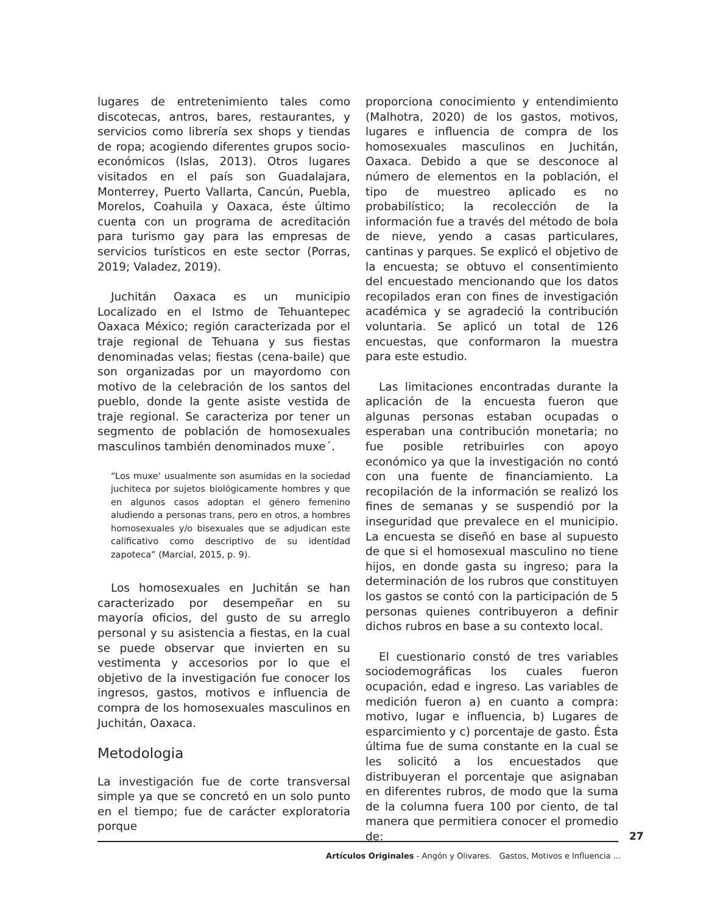lugares de entretenimiento tales como discotecas, antros, bares, restaurantes, y servicios como librería sex shops y tiendas de ropa; acogiendo diferentes grupos socio-económicos (Islas, 2013). Otros lugares visitados en el país son Guadalajara, Monterrey, Puerto Vallarta, Cancún, Puebla, Morelos, Coahuila y Oaxaca, éste último cuenta con un programa de acreditación para turismo gay para las empresas de servicios turísticos en este sector (Porras, 2019; Valadez, 2019).
Juchitán Oaxaca es un municipio Localizado en el Istmo de Tehuantepec Oaxaca México; región caracterizada por el traje regional de Tehuana y sus fiestas denominadas velas; fiestas (cena-baile) que son organizadas por un mayordomo con motivo de la celebración de los santos del pueblo, donde la gente asiste vestida de traje regional. Se caracteriza por tener un segmento de población de homosexuales masculinos también denominados muxe´.
“Los muxe’ usualmente son asumidas en la sociedad juchiteca por sujetos biológicamente hombres y que en algunos casos adoptan el género femenino aludiendo a personas trans, pero en otros, a hombres homosexuales y/o bisexuales que se adjudican este calificativo como descriptivo de su identidad zapoteca” (Marcial, 2015, p. 9).
Los homosexuales en Juchitán se han caracterizado por desempeñar en su mayoría oficios, del gusto de su arreglo personal y su asistencia a fiestas, en la cual se puede observar que invierten en su vestimenta y accesorios por lo que el objetivo de la investigación fue conocer los ingresos, gastos, motivos e influencia de compra de los homosexuales masculinos en Juchitán, Oaxaca.
Metodologia
La investigación fue de corte transversal simple ya que se concretó en un solo punto en el tiempo; fue de carácter exploratoria porque
proporciona conocimiento y entendimiento (Malhotra, 2020) de los gastos, motivos, lugares e influencia de compra de los homosexuales masculinos en Juchitán, Oaxaca. Debido a que se desconoce al número de elementos en la población, el tipo de muestreo aplicado es no probabilístico; la recolección de la información fue a través del método de bola de nieve, yendo a casas particulares, cantinas y parques. Se explicó el objetivo de la encuesta; se obtuvo el consentimiento del encuestado mencionando que los datos recopilados eran con fines de investigación académica y se agradeció la contribución voluntaria. Se aplicó un total de 126 encuestas, que conformaron la muestra para este estudio.
Las limitaciones encontradas durante la aplicación de la encuesta fueron que algunas personas estaban ocupadas o esperaban una contribución monetaria; no fue posible retribuirles con apoyo económico ya que la investigación no contó con una fuente de financiamiento. La recopilación de la información se realizó los fines de semanas y se suspendió por la inseguridad que prevalece en el municipio. La encuesta se diseñó en base al supuesto de que si el homosexual masculino no tiene hijos, en donde gasta su ingreso; para la determinación de los rubros que constituyen los gastos se contó con la participación de 5 personas quienes contribuyeron a definir dichos rubros en base a su contexto local.
El cuestionario constó de tres variables sociodemográficas los cuales fueron ocupación, edad e ingreso. Las variables de medición fueron a) en cuanto a compra: motivo, lugar e influencia, b) Lugares de esparcimiento y c) porcentaje de gasto. Ésta última fue de suma constante en la cual se les solicitó a los encuestados que distribuyeran el porcentaje que asignaban en diferentes rubros, de modo que la suma de la columna fuera 100 por ciento, de tal manera que permitiera conocer el promedio de:
27
Artículos Originales - Angón y Olivares. Gastos, Motivos e Influencia ...